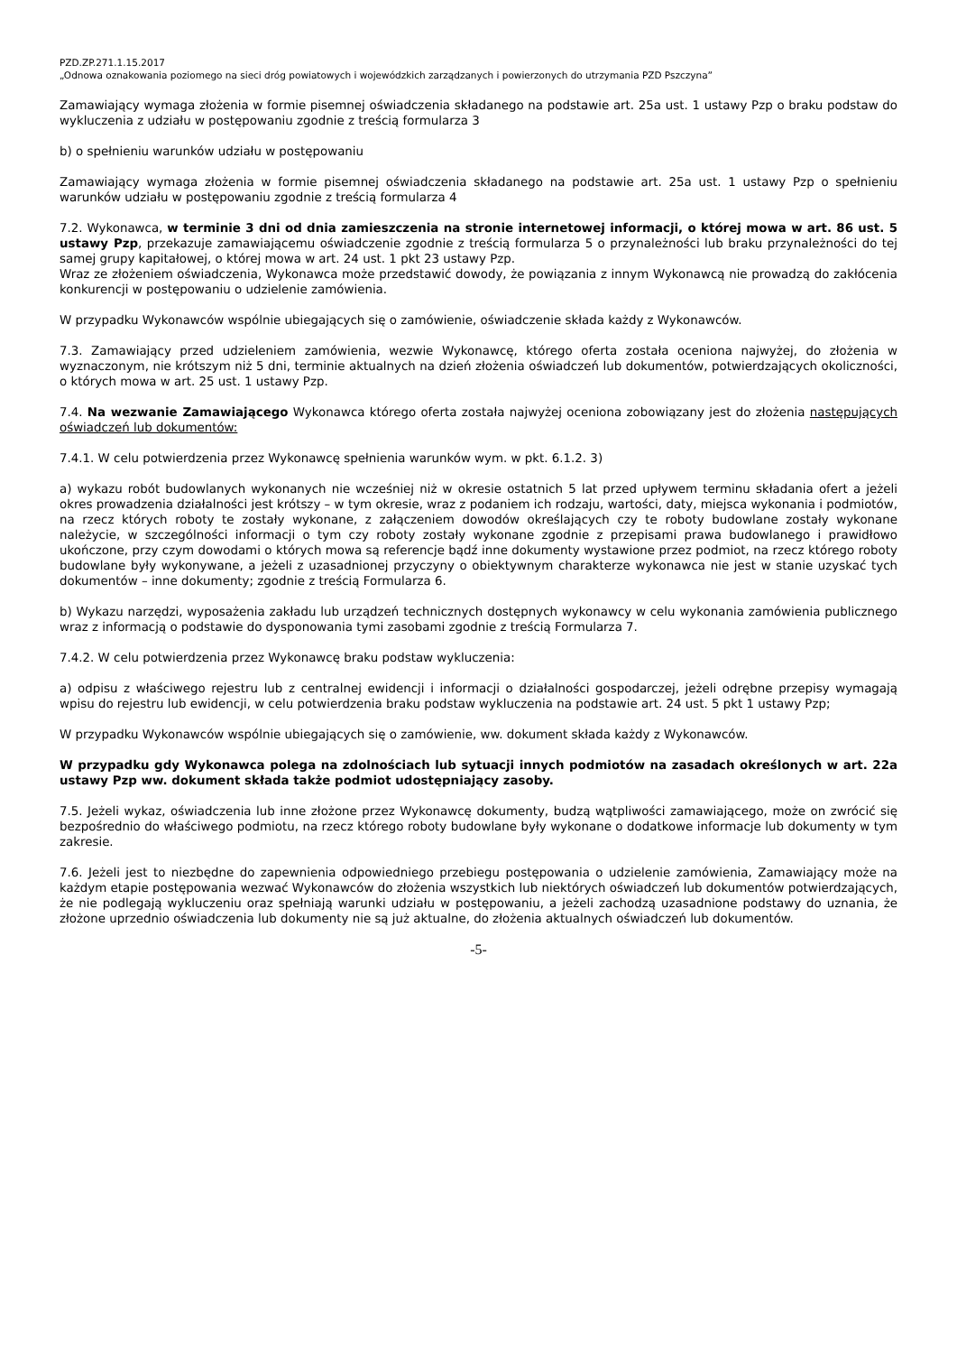PZD.ZP.271.1.15.2017
„Odnowa oznakowania poziomego na sieci dróg powiatowych i wojewódzkich zarządzanych i powierzonych do utrzymania PZD Pszczyna”
Zamawiający wymaga złożenia w formie pisemnej oświadczenia składanego na podstawie art. 25a ust. 1 ustawy Pzp o braku podstaw do wykluczenia z udziału w postępowaniu zgodnie z treścią formularza 3
b) o spełnieniu warunków udziału w postępowaniu
Zamawiający wymaga złożenia w formie pisemnej oświadczenia składanego na podstawie art. 25a ust. 1 ustawy Pzp o spełnieniu warunków udziału w postępowaniu zgodnie z treścią formularza 4
7.2. Wykonawca, w terminie 3 dni od dnia zamieszczenia na stronie internetowej informacji, o której mowa w art. 86 ust. 5 ustawy Pzp, przekazuje zamawiającemu oświadczenie zgodnie z treścią formularza 5 o przynależności lub braku przynależności do tej samej grupy kapitałowej, o której mowa w art. 24 ust. 1 pkt 23 ustawy Pzp.
Wraz ze złożeniem oświadczenia, Wykonawca może przedstawić dowody, że powiązania z innym Wykonawcą nie prowadzą do zakłócenia konkurencji w postępowaniu o udzielenie zamówienia.
W przypadku Wykonawców wspólnie ubiegających się o zamówienie, oświadczenie składa każdy z Wykonawców.
7.3. Zamawiający przed udzieleniem zamówienia, wezwie Wykonawcę, którego oferta została oceniona najwyżej, do złożenia w wyznaczonym, nie krótszym niż 5 dni, terminie aktualnych na dzień złożenia oświadczeń lub dokumentów, potwierdzających okoliczności, o których mowa w art. 25 ust. 1 ustawy Pzp.
7.4. Na wezwanie Zamawiającego Wykonawca którego oferta została najwyżej oceniona zobowiązany jest do złożenia następujących oświadczeń lub dokumentów:
7.4.1. W celu potwierdzenia przez Wykonawcę spełnienia warunków wym. w pkt. 6.1.2. 3)
a) wykazu robót budowlanych wykonanych nie wcześniej niż w okresie ostatnich 5 lat przed upływem terminu składania ofert a jeżeli okres prowadzenia działalności jest krótszy – w tym okresie, wraz z podaniem ich rodzaju, wartości, daty, miejsca wykonania i podmiotów, na rzecz których roboty te zostały wykonane, z załączeniem dowodów określających czy te roboty budowlane zostały wykonane należycie, w szczególności informacji o tym czy roboty zostały wykonane zgodnie z przepisami prawa budowlanego i prawidłowo ukończone, przy czym dowodami o których mowa są referencje bądź inne dokumenty wystawione przez podmiot, na rzecz którego roboty budowlane były wykonywane, a jeżeli z uzasadnionej przyczyny o obiektywnym charakterze wykonawca nie jest w stanie uzyskać tych dokumentów – inne dokumenty; zgodnie z treścią Formularza 6.
b) Wykazu narzędzi, wyposażenia zakładu lub urządzeń technicznych dostępnych wykonawcy w celu wykonania zamówienia publicznego wraz z informacją o podstawie do dysponowania tymi zasobami zgodnie z treścią Formularza 7.
7.4.2. W celu potwierdzenia przez Wykonawcę braku podstaw wykluczenia:
a) odpisu z właściwego rejestru lub z centralnej ewidencji i informacji o działalności gospodarczej, jeżeli odrębne przepisy wymagają wpisu do rejestru lub ewidencji, w celu potwierdzenia braku podstaw wykluczenia na podstawie art. 24 ust. 5 pkt 1 ustawy Pzp;
W przypadku Wykonawców wspólnie ubiegających się o zamówienie, ww. dokument składa każdy z Wykonawców.
W przypadku gdy Wykonawca polega na zdolnościach lub sytuacji innych podmiotów na zasadach określonych w art. 22a ustawy Pzp ww. dokument składa także podmiot udostępniający zasoby.
7.5. Jeżeli wykaz, oświadczenia lub inne złożone przez Wykonawcę dokumenty, budzą wątpliwości zamawiającego, może on zwrócić się bezpośrednio do właściwego podmiotu, na rzecz którego roboty budowlane były wykonane o dodatkowe informacje lub dokumenty w tym zakresie.
7.6. Jeżeli jest to niezbędne do zapewnienia odpowiedniego przebiegu postępowania o udzielenie zamówienia, Zamawiający może na każdym etapie postępowania wezwać Wykonawców do złożenia wszystkich lub niektórych oświadczeń lub dokumentów potwierdzających, że nie podlegają wykluczeniu oraz spełniają warunki udziału w postępowaniu, a jeżeli zachodzą uzasadnione podstawy do uznania, że złożone uprzednio oświadczenia lub dokumenty nie są już aktualne, do złożenia aktualnych oświadczeń lub dokumentów.
-5-